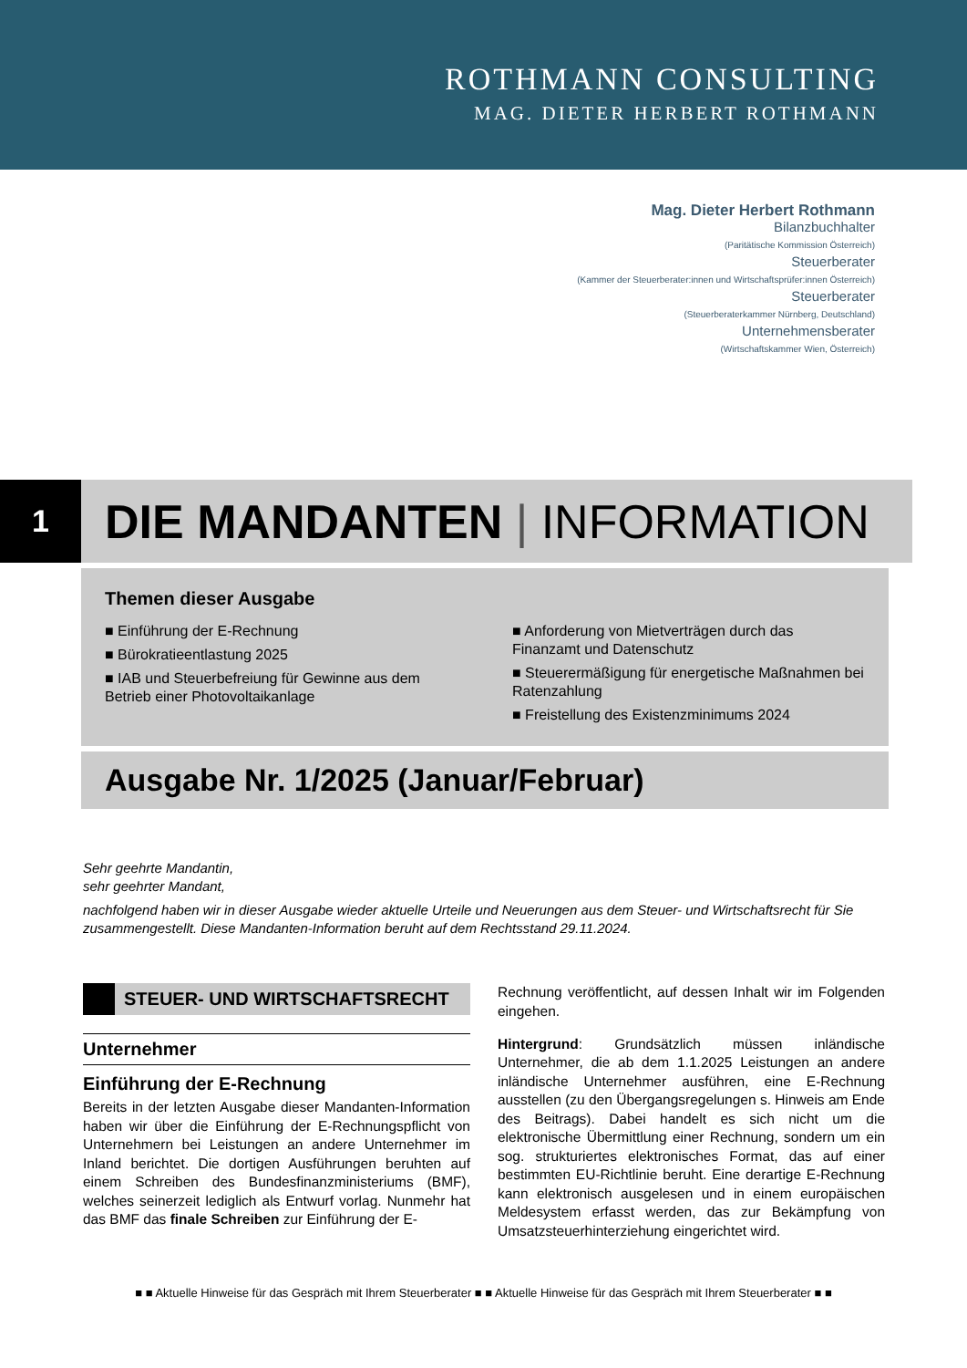ROTHMANN CONSULTING
MAG. DIETER HERBERT ROTHMANN
Mag. Dieter Herbert Rothmann
Bilanzbuchhalter
(Paritätische Kommission Österreich)
Steuerberater
(Kammer der Steuerberater:innen und Wirtschaftsprüfer:innen Österreich)
Steuerberater
(Steuerberaterkammer Nürnberg, Deutschland)
Unternehmensberater
(Wirtschaftskammer Wien, Österreich)
1
DIE MANDANTEN | INFORMATION
Themen dieser Ausgabe
■ Einführung der E-Rechnung
■ Bürokratieentlastung 2025
■ IAB und Steuerbefreiung für Gewinne aus dem Betrieb einer Photovoltaikanlage
■ Anforderung von Mietverträgen durch das Finanzamt und Datenschutz
■ Steuerermäßigung für energetische Maßnahmen bei Ratenzahlung
■ Freistellung des Existenzminimums 2024
Ausgabe Nr. 1/2025 (Januar/Februar)
Sehr geehrte Mandantin,
sehr geehrter Mandant,
nachfolgend haben wir in dieser Ausgabe wieder aktuelle Urteile und Neuerungen aus dem Steuer- und Wirtschaftsrecht für Sie zusammengestellt. Diese Mandanten-Information beruht auf dem Rechtsstand 29.11.2024.
STEUER- UND WIRTSCHAFTSRECHT
Unternehmer
Einführung der E-Rechnung
Bereits in der letzten Ausgabe dieser Mandanten-Information haben wir über die Einführung der E-Rechnungspflicht von Unternehmern bei Leistungen an andere Unternehmer im Inland berichtet. Die dortigen Ausführungen beruhten auf einem Schreiben des Bundesfinanzministeriums (BMF), welches seinerzeit lediglich als Entwurf vorlag. Nunmehr hat das BMF das finale Schreiben zur Einführung der E-
Rechnung veröffentlicht, auf dessen Inhalt wir im Folgenden eingehen.
Hintergrund: Grundsätzlich müssen inländische Unternehmer, die ab dem 1.1.2025 Leistungen an andere inländische Unternehmer ausführen, eine E-Rechnung ausstellen (zu den Übergangsregelungen s. Hinweis am Ende des Beitrags). Dabei handelt es sich nicht um die elektronische Übermittlung einer Rechnung, sondern um ein sog. strukturiertes elektronisches Format, das auf einer bestimmten EU-Richtlinie beruht. Eine derartige E-Rechnung kann elektronisch ausgelesen und in einem europäischen Meldesystem erfasst werden, das zur Bekämpfung von Umsatzsteuerhinterziehung eingerichtet wird.
■ ■ Aktuelle Hinweise für das Gespräch mit Ihrem Steuerberater ■ ■ Aktuelle Hinweise für das Gespräch mit Ihrem Steuerberater ■ ■